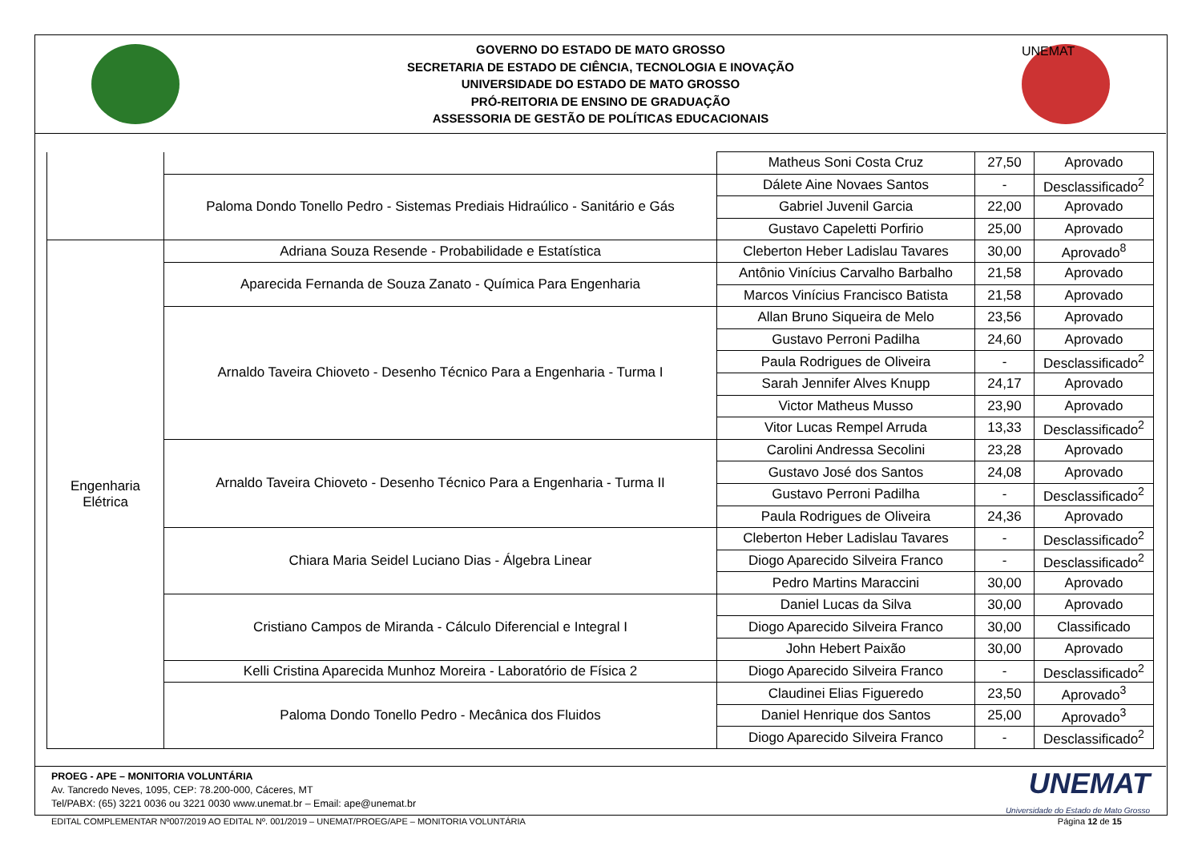GOVERNO DO ESTADO DE MATO GROSSO
SECRETARIA DE ESTADO DE CIÊNCIA, TECNOLOGIA E INOVAÇÃO
UNIVERSIDADE DO ESTADO DE MATO GROSSO
PRÓ-REITORIA DE ENSINO DE GRADUAÇÃO
ASSESSORIA DE GESTÃO DE POLÍTICAS EDUCACIONAIS
UNEMAT
| | | Matheus Soni Costa Cruz | 27,50 | Aprovado |
| | Paloma Dondo Tonello Pedro - Sistemas Prediais Hidraúlico - Sanitário e Gás | Dálete Aine Novaes Santos | - | Desclassificado<sup>2</sup> |
| | | Gabriel Juvenil Garcia | 22,00 | Aprovado |
| | | Gustavo Capeletti Porfirio | 25,00 | Aprovado |
| Engenharia Elétrica | Adriana Souza Resende - Probabilidade e Estatística | Cleberton Heber Ladislau Tavares | 30,00 | Aprovado<sup>8</sup> |
| | Aparecida Fernanda de Souza Zanato - Química Para Engenharia | Antônio Vinícius Carvalho Barbalho | 21,58 | Aprovado |
| | | Marcos Vinícius Francisco Batista | 21,58 | Aprovado |
| | Arnaldo Taveira Chioveto - Desenho Técnico Para a Engenharia - Turma I | Allan Bruno Siqueira de Melo | 23,56 | Aprovado |
| | | Gustavo Perroni Padilha | 24,60 | Aprovado |
| | | Paula Rodrigues de Oliveira | - | Desclassificado<sup>2</sup> |
| | | Sarah Jennifer Alves Knupp | 24,17 | Aprovado |
| | | Victor Matheus Musso | 23,90 | Aprovado |
| | | Vitor Lucas Rempel Arruda | 13,33 | Desclassificado<sup>2</sup> |
| | Arnaldo Taveira Chioveto - Desenho Técnico Para a Engenharia - Turma II | Carolini Andressa Secolini | 23,28 | Aprovado |
| | | Gustavo José dos Santos | 24,08 | Aprovado |
| | | Gustavo Perroni Padilha | - | Desclassificado<sup>2</sup> |
| | | Paula Rodrigues de Oliveira | 24,36 | Aprovado |
| | Chiara Maria Seidel Luciano Dias - Álgebra Linear | Cleberton Heber Ladislau Tavares | - | Desclassificado<sup>2</sup> |
| | | Diogo Aparecido Silveira Franco | - | Desclassificado<sup>2</sup> |
| | | Pedro Martins Maraccini | 30,00 | Aprovado |
| | Cristiano Campos de Miranda - Cálculo Diferencial e Integral I | Daniel Lucas da Silva | 30,00 | Aprovado |
| | | Diogo Aparecido Silveira Franco | 30,00 | Classificado |
| | | John Hebert Paixão | 30,00 | Aprovado |
| | Kelli Cristina Aparecida Munhoz Moreira - Laboratório de Física 2 | Diogo Aparecido Silveira Franco | - | Desclassificado<sup>2</sup> |
| | Paloma Dondo Tonello Pedro - Mecânica dos Fluidos | Claudinei Elias Figueredo | 23,50 | Aprovado<sup>3</sup> |
| | | Daniel Henrique dos Santos | 25,00 | Aprovado<sup>3</sup> |
| | | Diogo Aparecido Silveira Franco | - | Desclassificado<sup>2</sup> |
PROEG - APE – MONITORIA VOLUNTÁRIA
Av. Tancredo Neves, 1095, CEP: 78.200-000, Cáceres, MT
Tel/PABX: (65) 3221 0036 ou 3221 0030 www.unemat.br – Email: ape@unemat.br
UNEMAT
Universidade do Estado de Mato Grosso
EDITAL COMPLEMENTAR Nº007/2019 AO EDITAL Nº. 001/2019 – UNEMAT/PROEG/APE – MONITORIA VOLUNTÁRIA Página 12 de 15